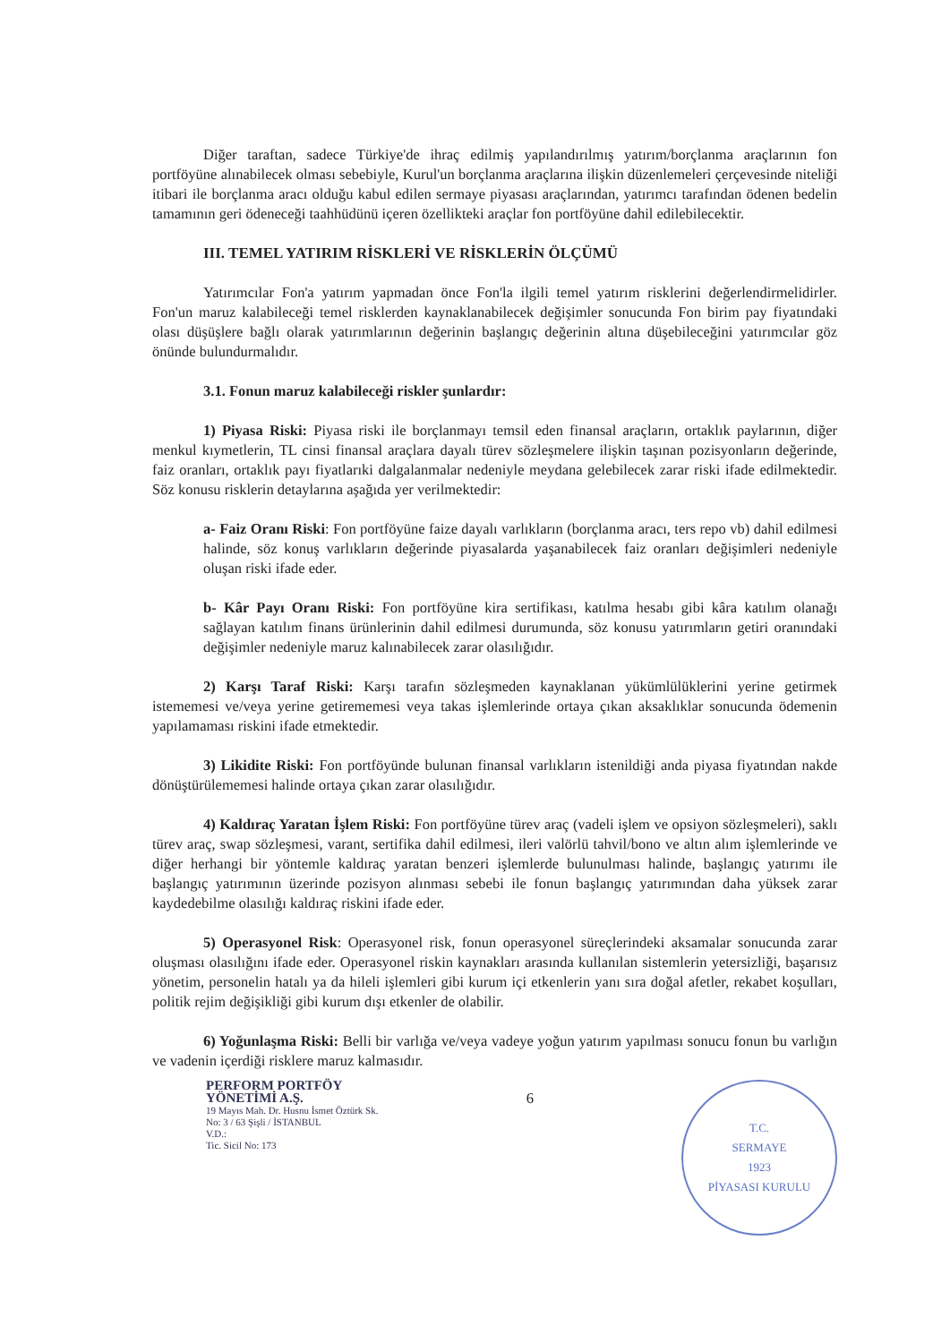Diğer taraftan, sadece Türkiye'de ihraç edilmiş yapılandırılmış yatırım/borçlanma araçlarının fon portföyüne alınabilecek olması sebebiyle, Kurul'un borçlanma araçlarına ilişkin düzenlemeleri çerçevesinde niteliği itibari ile borçlanma aracı olduğu kabul edilen sermaye piyasası araçlarından, yatırımcı tarafından ödenen bedelin tamamının geri ödeneceği taahhüdünü içeren özellikteki araçlar fon portföyüne dahil edilebilecektir.
III. TEMEL YATIRIM RİSKLERİ VE RİSKLERİN ÖLÇÜMÜ
Yatırımcılar Fon'a yatırım yapmadan önce Fon'la ilgili temel yatırım risklerini değerlendirmelidirler. Fon'un maruz kalabileceği temel risklerden kaynaklanabilecek değişimler sonucunda Fon birim pay fiyatındaki olası düşüşlere bağlı olarak yatırımlarının değerinin başlangıç değerinin altına düşebileceğini yatırımcılar göz önünde bulundurmalıdır.
3.1. Fonun maruz kalabileceği riskler şunlardır:
1) Piyasa Riski: Piyasa riski ile borçlanmayı temsil eden finansal araçların, ortaklık paylarının, diğer menkul kıymetlerin, TL cinsi finansal araçlara dayalı türev sözleşmelere ilişkin taşınan pozisyonların değerinde, faiz oranları, ortaklık payı fiyatlarıki dalgalanmalar nedeniyle meydana gelebilecek zarar riski ifade edilmektedir. Söz konusu risklerin detaylarına aşağıda yer verilmektedir:
a- Faiz Oranı Riski: Fon portföyüne faize dayalı varlıkların (borçlanma aracı, ters repo vb) dahil edilmesi halinde, söz konuş varlıkların değerinde piyasalarda yaşanabilecek faiz oranları değişimleri nedeniyle oluşan riski ifade eder.
b- Kâr Payı Oranı Riski: Fon portföyüne kira sertifikası, katılma hesabı gibi kâra katılım olanağı sağlayan katılım finans ürünlerinin dahil edilmesi durumunda, söz konusu yatırımların getiri oranındaki değişimler nedeniyle maruz kalınabilecek zarar olasılığıdır.
2) Karşı Taraf Riski: Karşı tarafın sözleşmeden kaynaklanan yükümlülüklerini yerine getirmek istememesi ve/veya yerine getirememesi veya takas işlemlerinde ortaya çıkan aksaklıklar sonucunda ödemenin yapılamaması riskini ifade etmektedir.
3) Likidite Riski: Fon portföyünde bulunan finansal varlıkların istenildiği anda piyasa fiyatından nakde dönüştürülememesi halinde ortaya çıkan zarar olasılığıdır.
4) Kaldıraç Yaratan İşlem Riski: Fon portföyüne türev araç (vadeli işlem ve opsiyon sözleşmeleri), saklı türev araç, swap sözleşmesi, varant, sertifika dahil edilmesi, ileri valörlü tahvil/bono ve altın alım işlemlerinde ve diğer herhangi bir yöntemle kaldıraç yaratan benzeri işlemlerde bulunulması halinde, başlangıç yatırımı ile başlangıç yatırımının üzerinde pozisyon alınması sebebi ile fonun başlangıç yatırımından daha yüksek zarar kaydedebilme olasılığı kaldıraç riskini ifade eder.
5) Operasyonel Risk: Operasyonel risk, fonun operasyonel süreçlerindeki aksamalar sonucunda zarar oluşması olasılığını ifade eder. Operasyonel riskin kaynakları arasında kullanılan sistemlerin yetersizliği, başarısız yönetim, personelin hatalı ya da hileli işlemleri gibi kurum içi etkenlerin yanı sıra doğal afetler, rekabet koşulları, politik rejim değişikliği gibi kurum dışı etkenler de olabilir.
6) Yoğunlaşma Riski: Belli bir varlığa ve/veya vadeye yoğun yatırım yapılması sonucu fonun bu varlığın ve vadenin içerdiği risklere maruz kalmasıdır.
PERFORM PORTFÖY
YÖNETİMİ A.Ş.
19 Mayıs Mah. Dr. Husnu İsmet Öztürk Sk.
No: 3 / 63 Şişli / İSTANBUL
V.D.:
Tic. Sicil No: 173
6
T.C.
SERMAYE
1923
PİYASASI KURULU